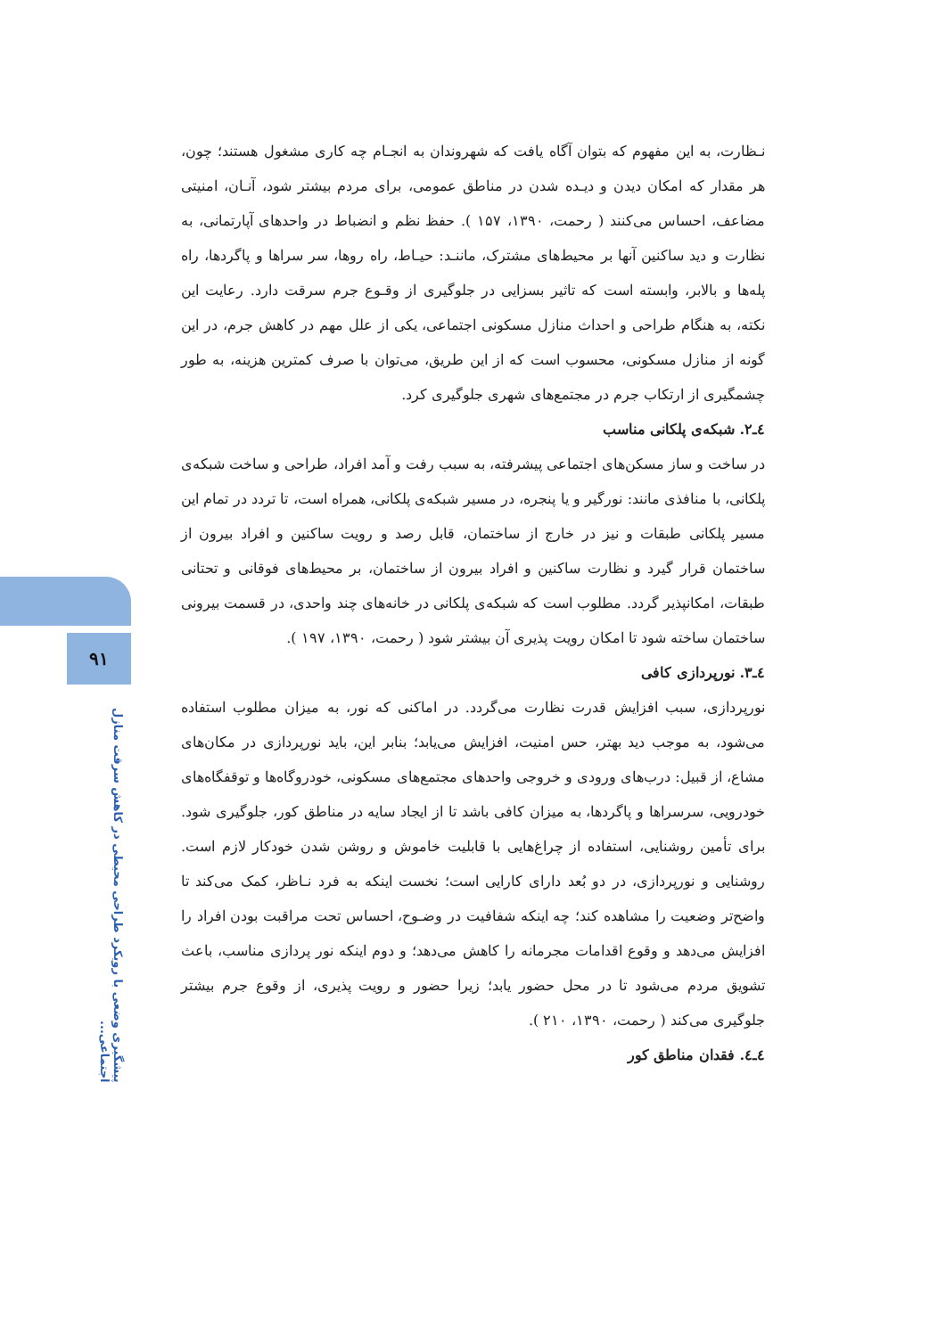۹۱
پیشگیری وضعی با رویکرد طراحی محیطی در کاهش سرقت منازل اجتماعی...
نـظارت، به این مفهوم که بتوان آگاه یافت که شهروندان به انجـام چه کاری مشغول هستند؛ چون، هر مقدار که امکان دیدن و دیـده شدن در مناطق عمومی، برای مردم بیشتر شود، آنـان، امنیتی مضاعف، احساس می‌کنند ( رحمت، ۱۳۹۰، ۱۵۷ ). حفظ نظم و انضباط در واحدهای آپارتمانی، به نظارت و دید ساکنین آنها بر محیط‌های مشترک، ماننـد: حیـاط، راه روها، سر سراها و پاگردها، راه پله‌ها و بالابر، وابسته است که تاثیر بسزایی در جلوگیری از وقـوع جرم سرقت دارد. رعایت این نکته، به هنگام طراحی و احداث منازل مسکونی اجتماعی، یکی از علل مهم در کاهش جرم، در این گونه از منازل مسکونی، محسوب است که از این طریق، می‌توان با صرف کمترین هزینه، به طور چشمگیری از ارتکاب جرم در مجتمع‌های شهری جلوگیری کرد.
٤ـ٢. شبکه‌ی پلکانی مناسب
در ساخت و ساز مسکن‌های اجتماعی پیشرفته، به سبب رفت و آمد افراد، طراحی و ساخت شبکه‌ی پلکانی، با منافذی مانند: نورگیر و یا پنجره، در مسیر شبکه‌ی پلکانی، همراه است، تا تردد در تمام این مسیر پلکانی طبقات و نیز در خارج از ساختمان، قابل رصد و رویت ساکنین و افراد بیرون از ساختمان قرار گیرد و نظارت ساکنین و افراد بیرون از ساختمان، بر محیط‌های فوقانی و تحتانی طبقات، امکانپذیر گردد. مطلوب است که شبکه‌ی پلکانی در خانه‌های چند واحدی، در قسمت بیرونی ساختمان ساخته شود تا امکان رویت پذیری آن بیشتر شود ( رحمت، ۱۳۹۰، ۱۹۷ ).
٤ـ٣. نورپردازی کافی
نورپردازی، سبب افزایش قدرت نظارت می‌گردد. در اماکنی که نور، به میزان مطلوب استفاده می‌شود، به موجب دید بهتر، حس امنیت، افزایش می‌یابد؛ بنابر این، باید نورپردازی در مکان‌های مشاع، از قبیل: درب‌های ورودی و خروجی واحدهای مجتمع‌های مسکونی، خودروگاه‌ها و توقفگاه‌های خودرویی، سرسراها و پاگردها، به میزان کافی باشد تا از ایجاد سایه در مناطق کور، جلوگیری شود. برای تأمین روشنایی، استفاده از چراغ‌هایی با قابلیت خاموش و روشن شدن خودکار لازم است. روشنایی و نورپردازی، در دو بُعد دارای کارایی است؛ نخست اینکه به فرد نـاظر، کمک می‌کند تا واضح‌تر وضعیت را مشاهده کند؛ چه اینکه شفافیت در وضـوح، احساس تحت مراقبت بودن افراد را افزایش می‌دهد و وقوع اقدامات مجرمانه را کاهش می‌دهد؛ و دوم اینکه نور پردازی مناسب، باعث تشویق مردم می‌شود تا در محل حضور یابد؛ زیرا حضور و رویت پذیری، از وقوع جرم بیشتر جلوگیری می‌کند ( رحمت، ۱۳۹۰، ۲۱۰ ).
٤ـ٤. فقدان مناطق کور